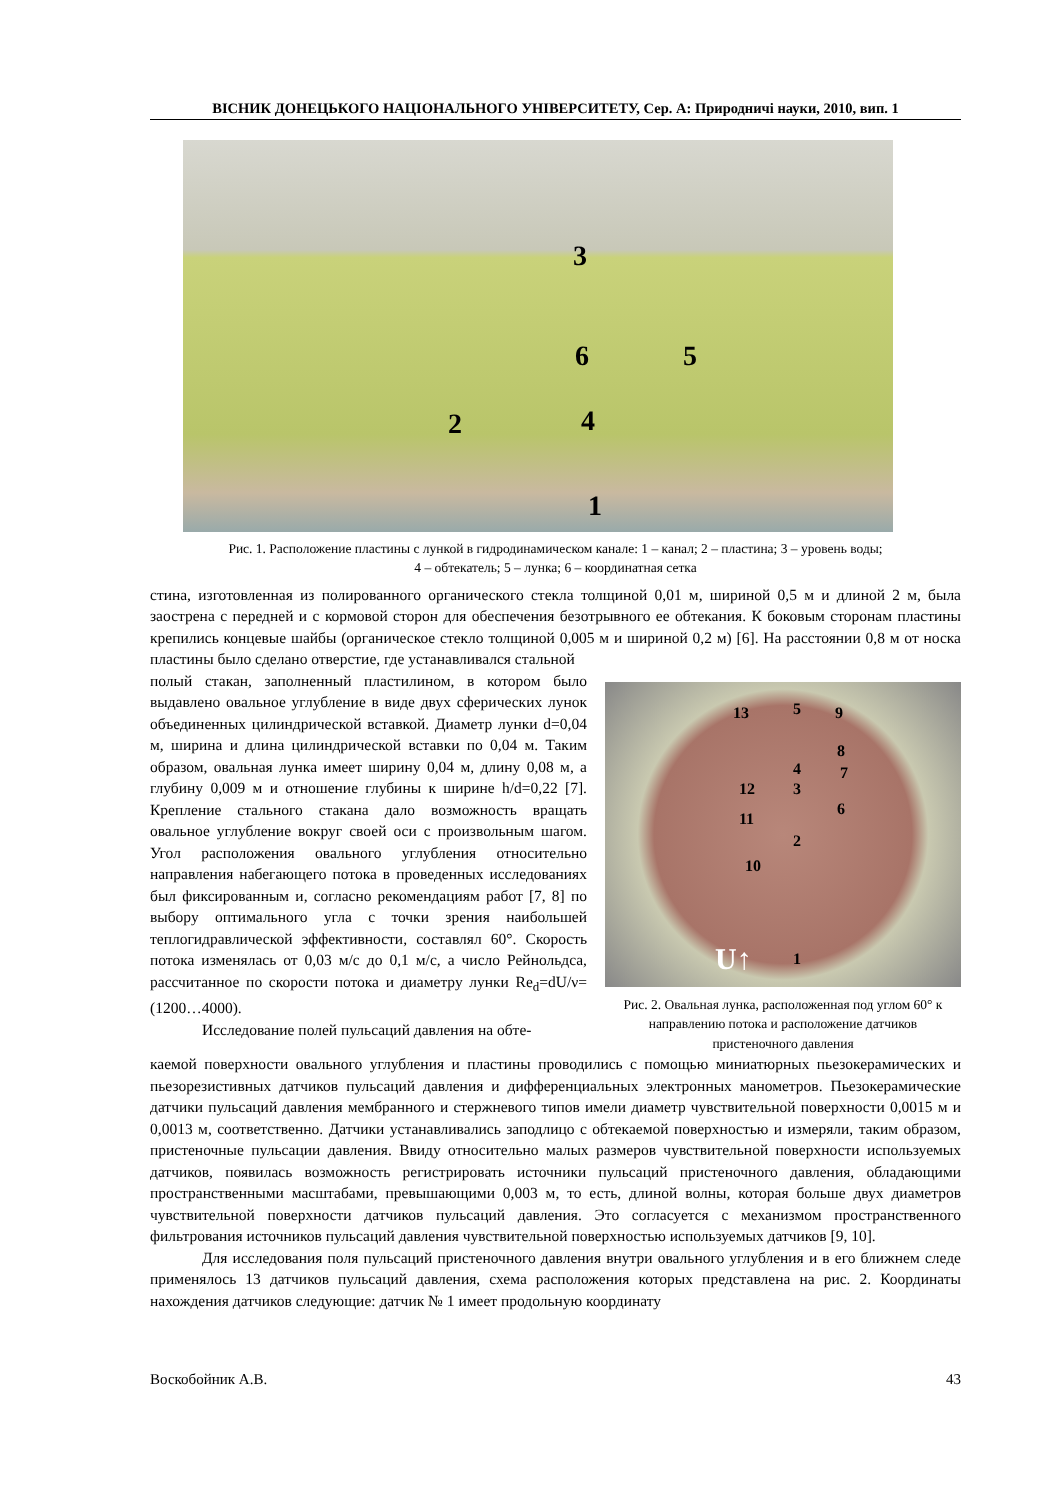ВІСНИК ДОНЕЦЬКОГО НАЦІОНАЛЬНОГО УНІВЕРСИТЕТУ, Сер. А: Природничі науки, 2010, вип. 1
3
6 5
2 4
1
Рис. 1. Расположение пластины с лункой в гидродинамическом канале: 1 – канал; 2 – пластина; 3 – уровень воды;
4 – обтекатель; 5 – лунка; 6 – координатная сетка
стина, изготовленная из полированного органического стекла толщиной 0,01 м, шириной 0,5 м и длиной 2 м, была заострена с передней и с кормовой сторон для обеспечения безотрывного ее обтекания. К боковым сторонам пластины крепились концевые шайбы (органическое стекло толщиной 0,005 м и шириной 0,2 м) [6]. На расстоянии 0,8 м от носка пластины было сделано отверстие, где устанавливался стальной
полый стакан, заполненный пластилином, в котором было выдавлено овальное углубление в виде двух сферических лунок объединенных цилиндрической вставкой. Диаметр лунки d=0,04 м, ширина и длина цилиндрической вставки по 0,04 м. Таким образом, овальная лунка имеет ширину 0,04 м, длину 0,08 м, а глубину 0,009 м и отношение глубины к ширине h/d=0,22 [7]. Крепление стального стакана дало возможность вращать овальное углубление вокруг своей оси с произвольным шагом. Угол расположения овального углубления относительно направления набегающего потока в проведенных исследованиях был фиксированным и, согласно рекомендациям работ [7, 8] по выбору оптимального угла с точки зрения наибольшей теплогидравлической эффективности, составлял 60°. Скорость потока изменялась от 0,03 м/с до 0,1 м/с, а число Рейнольдса, рассчитанное по скорости потока и диаметру лунки Re<sub>d</sub>=dU/ν=(1200…4000).
Исследование полей пульсаций давления на обте-
13 5 9
8
4 7
12 3
6
11
2
10
U↑ 1
Рис. 2. Овальная лунка, расположенная под углом 60° к направлению потока и расположение датчиков пристеночного давления
каемой поверхности овального углубления и пластины проводились с помощью миниатюрных пьезокерамических и пьезорезистивных датчиков пульсаций давления и дифференциальных электронных манометров. Пьезокерамические датчики пульсаций давления мембранного и стержневого типов имели диаметр чувствительной поверхности 0,0015 м и 0,0013 м, соответственно. Датчики устанавливались заподлицо с обтекаемой поверхностью и измеряли, таким образом, пристеночные пульсации давления. Ввиду относительно малых размеров чувствительной поверхности используемых датчиков, появилась возможность регистрировать источники пульсаций пристеночного давления, обладающими пространственными масштабами, превышающими 0,003 м, то есть, длиной волны, которая больше двух диаметров чувствительной поверхности датчиков пульсаций давления. Это согласуется с механизмом пространственного фильтрования источников пульсаций давления чувствительной поверхностью используемых датчиков [9, 10].
Для исследования поля пульсаций пристеночного давления внутри овального углубления и в его ближнем следе применялось 13 датчиков пульсаций давления, схема расположения которых представлена на рис. 2. Координаты нахождения датчиков следующие: датчик № 1 имеет продольную координату
Воскобойник А.В. 43